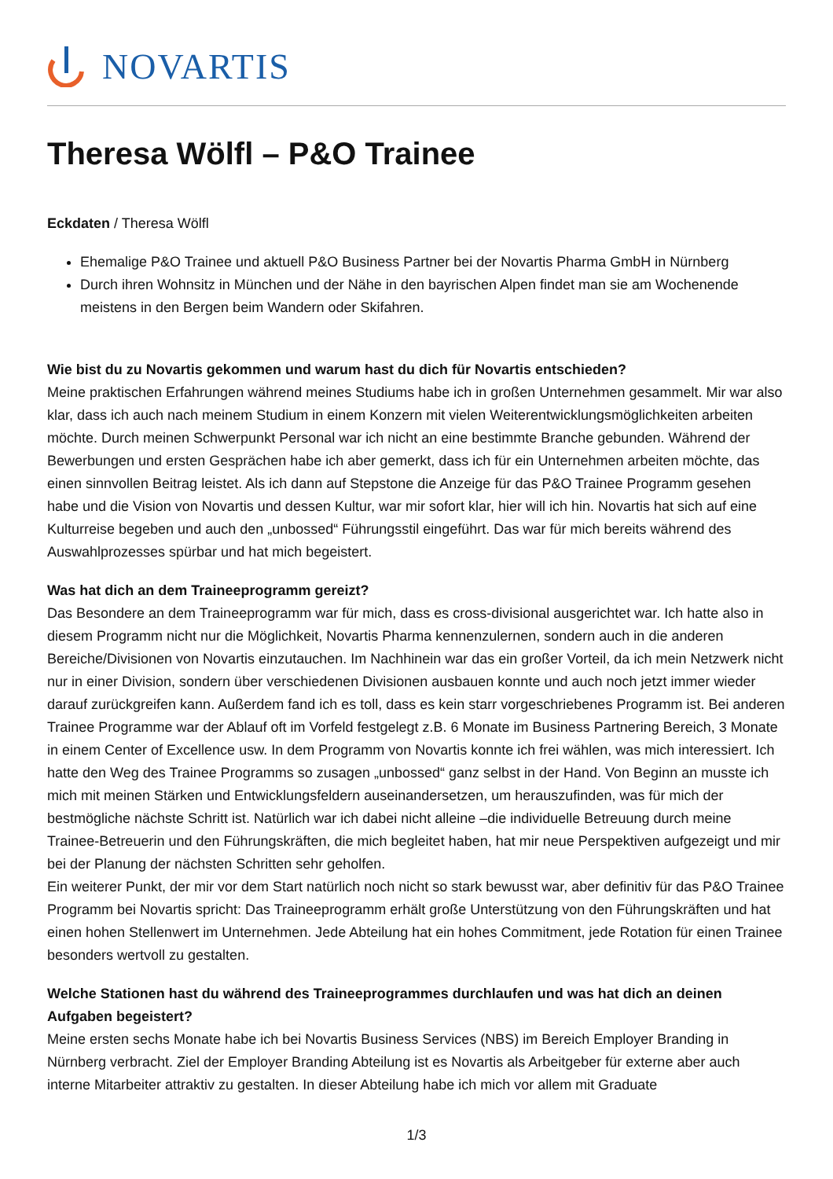NOVARTIS
Theresa Wölfl – P&O Trainee
Eckdaten / Theresa Wölfl
Ehemalige P&O Trainee und aktuell P&O Business Partner bei der Novartis Pharma GmbH in Nürnberg
Durch ihren Wohnsitz in München und der Nähe in den bayrischen Alpen findet man sie am Wochenende meistens in den Bergen beim Wandern oder Skifahren.
Wie bist du zu Novartis gekommen und warum hast du dich für Novartis entschieden?
Meine praktischen Erfahrungen während meines Studiums habe ich in großen Unternehmen gesammelt. Mir war also klar, dass ich auch nach meinem Studium in einem Konzern mit vielen Weiterentwicklungsmöglichkeiten arbeiten möchte. Durch meinen Schwerpunkt Personal war ich nicht an eine bestimmte Branche gebunden. Während der Bewerbungen und ersten Gesprächen habe ich aber gemerkt, dass ich für ein Unternehmen arbeiten möchte, das einen sinnvollen Beitrag leistet. Als ich dann auf Stepstone die Anzeige für das P&O Trainee Programm gesehen habe und die Vision von Novartis und dessen Kultur, war mir sofort klar, hier will ich hin. Novartis hat sich auf eine Kulturreise begeben und auch den „unbossed“ Führungsstil eingeführt. Das war für mich bereits während des Auswahlprozesses spürbar und hat mich begeistert.
Was hat dich an dem Traineeprogramm gereizt?
Das Besondere an dem Traineeprogramm war für mich, dass es cross-divisional ausgerichtet war. Ich hatte also in diesem Programm nicht nur die Möglichkeit, Novartis Pharma kennenzulernen, sondern auch in die anderen Bereiche/Divisionen von Novartis einzutauchen. Im Nachhinein war das ein großer Vorteil, da ich mein Netzwerk nicht nur in einer Division, sondern über verschiedenen Divisionen ausbauen konnte und auch noch jetzt immer wieder darauf zurückgreifen kann. Außerdem fand ich es toll, dass es kein starr vorgeschriebenes Programm ist. Bei anderen Trainee Programme war der Ablauf oft im Vorfeld festgelegt z.B. 6 Monate im Business Partnering Bereich, 3 Monate in einem Center of Excellence usw. In dem Programm von Novartis konnte ich frei wählen, was mich interessiert. Ich hatte den Weg des Trainee Programms so zusagen „unbossed“ ganz selbst in der Hand. Von Beginn an musste ich mich mit meinen Stärken und Entwicklungsfeldern auseinandersetzen, um herauszufinden, was für mich der bestmögliche nächste Schritt ist. Natürlich war ich dabei nicht alleine –die individuelle Betreuung durch meine Trainee-Betreuerin und den Führungskräften, die mich begleitet haben, hat mir neue Perspektiven aufgezeigt und mir bei der Planung der nächsten Schritten sehr geholfen.
Ein weiterer Punkt, der mir vor dem Start natürlich noch nicht so stark bewusst war, aber definitiv für das P&O Trainee Programm bei Novartis spricht: Das Traineeprogramm erhält große Unterstützung von den Führungskräften und hat einen hohen Stellenwert im Unternehmen. Jede Abteilung hat ein hohes Commitment, jede Rotation für einen Trainee besonders wertvoll zu gestalten.
Welche Stationen hast du während des Traineeprogrammes durchlaufen und was hat dich an deinen Aufgaben begeistert?
Meine ersten sechs Monate habe ich bei Novartis Business Services (NBS) im Bereich Employer Branding in Nürnberg verbracht. Ziel der Employer Branding Abteilung ist es Novartis als Arbeitgeber für externe aber auch interne Mitarbeiter attraktiv zu gestalten. In dieser Abteilung habe ich mich vor allem mit Graduate
1/3